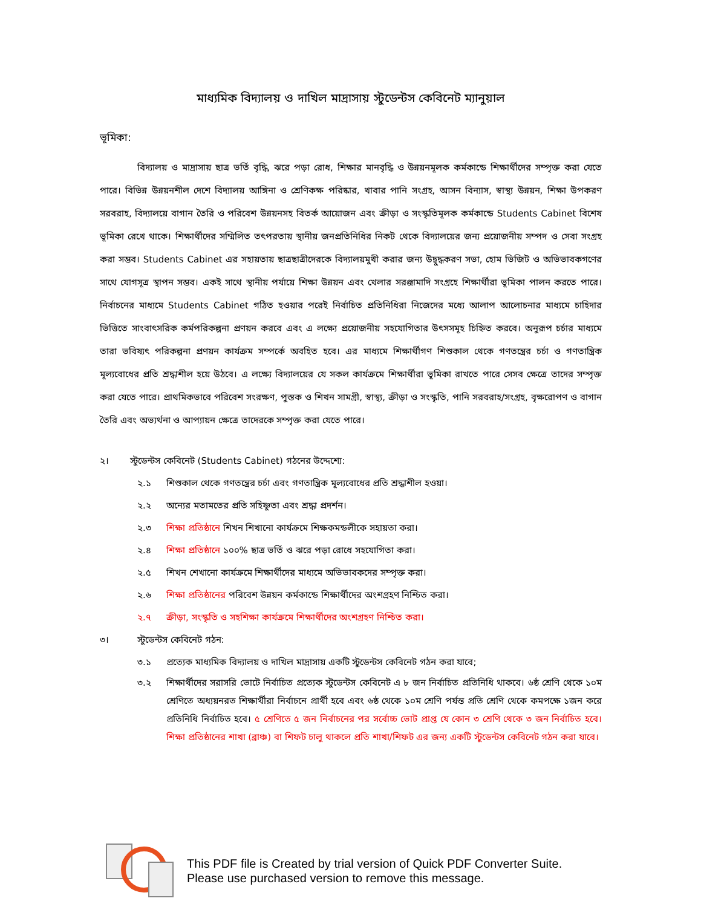মাধ্যমিক বিদ্যালয় ও দাখিল মাদ্রাসায় স্টুডেন্টস কেবিনেট ম্যানুয়াল
ভূমিকা:
বিদ্যালয় ও মাদ্রাসায় ছাত্র ভর্তি বৃদ্ধি, ঝরে পড়া রোধ, শিক্ষার মানবৃদ্ধি ও উন্নয়নমূলক কর্মকান্ডে শিক্ষার্থীদের সম্পৃক্ত করা যেতে পারে। বিভিন্ন উন্নয়নশীল দেশে বিদ্যালয় আঙ্গিনা ও শ্রেণিকক্ষ পরিষ্কার, খাবার পানি সংগ্রহ, আসন বিন্যাস, স্বাস্থ্য উন্নয়ন, শিক্ষা উপকরণ সরবরাহ, বিদ্যালয়ে বাগান তৈরি ও পরিবেশ উন্নয়নসহ বিতর্ক আয়োজন এবং ক্রীড়া ও সংস্কৃতিমূলক কর্মকান্ডে Students Cabinet বিশেষ ভূমিকা রেখে থাকে। শিক্ষার্থীদের সম্মিলিত তৎপরতায় স্থানীয় জনপ্রতিনিধির নিকট থেকে বিদ্যালয়ের জন্য প্রয়োজনীয় সম্পদ ও সেবা সংগ্রহ করা সম্ভব। Students Cabinet এর সহায়তায় ছাত্রছাত্রীদেরকে বিদ্যালয়মুখী করার জন্য উদ্বুদ্ধকরণ সভা, হোম ভিজিট ও অভিভাবকগণের সাথে যোগসূত্র স্থাপন সম্ভব। একই সাথে স্থানীয় পর্যায়ে শিক্ষা উন্নয়ন এবং খেলার সরঞ্জামাদি সংগ্রহে শিক্ষার্থীরা ভূমিকা পালন করতে পারে। নির্বাচনের মাধ্যমে Students Cabinet গঠিত হওয়ার পরেই নির্বাচিত প্রতিনিধিরা নিজেদের মধ্যে আলাপ আলোচনার মাধ্যমে চাহিদার ভিত্তিতে সাংবাৎসরিক কর্মপরিকল্পনা প্রণয়ন করবে এবং এ লক্ষ্যে প্রয়োজনীয় সহযোগিতার উৎসসমূহ চিহ্নিত করবে। অনুরূপ চর্চার মাধ্যমে তারা ভবিষ্যৎ পরিকল্পনা প্রণয়ন কার্যক্রম সম্পর্কে অবহিত হবে। এর মাধ্যমে শিক্ষার্থীগণ শিশুকাল থেকে গণতন্ত্রের চর্চা ও গণতান্ত্রিক মূল্যবোধের প্রতি শ্রদ্ধাশীল হয়ে উঠবে। এ লক্ষ্যে বিদ্যালয়ের যে সকল কার্যক্রমে শিক্ষার্থীরা ভূমিকা রাখতে পারে সেসব ক্ষেত্রে তাদের সম্পৃক্ত করা যেতে পারে। প্রাথমিকভাবে পরিবেশ সংরক্ষণ, পুস্তক ও শিখন সামগ্রী, স্বাস্থ্য, ক্রীড়া ও সংস্কৃতি, পানি সরবরাহ/সংগ্রহ, বৃক্ষরোপণ ও বাগান তৈরি এবং অভ্যর্থনা ও আপ্যায়ন ক্ষেত্রে তাদেরকে সম্পৃক্ত করা যেতে পারে।
২। স্টুডেন্টস কেবিনেট (Students Cabinet) গঠনের উদ্দেশ্যে:
২.১ শিশুকাল থেকে গণতন্ত্রের চর্চা এবং গণতান্ত্রিক মূল্যবোধের প্রতি শ্রদ্ধাশীল হওয়া।
২.২ অন্যের মতামতের প্রতি সহিষ্ণুতা এবং শ্রদ্ধা প্রদর্শন।
২.৩ শিক্ষা প্রতিষ্ঠানে শিখন শিখানো কার্যক্রমে শিক্ষকমন্ডলীকে সহায়তা করা।
২.৪ শিক্ষা প্রতিষ্ঠানে ১০০% ছাত্র ভর্তি ও ঝরে পড়া রোধে সহযোগিতা করা।
২.৫ শিখন শেখানো কার্যক্রমে শিক্ষার্থীদের মাধ্যমে অভিভাবকদের সম্পৃক্ত করা।
২.৬ শিক্ষা প্রতিষ্ঠানের পরিবেশ উন্নয়ন কর্মকান্ডে শিক্ষার্থীদের অংশগ্রহণ নিশ্চিত করা।
২.৭ ক্রীড়া, সংস্কৃতি ও সহশিক্ষা কার্যক্রমে শিক্ষার্থীদের অংশগ্রহণ নিশ্চিত করা।
৩। স্টুডেন্টস কেবিনেট গঠন:
৩.১ প্রত্যেক মাধ্যমিক বিদ্যালয় ও দাখিল মাদ্রাসায় একটি স্টুডেন্টস কেবিনেট গঠন করা যাবে;
৩.২ শিক্ষার্থীদের সরাসরি ভোটে নির্বাচিত প্রত্যেক স্টুডেন্টস কেবিনেট এ ৮ জন নির্বাচিত প্রতিনিধি থাকবে। ৬ষ্ঠ শ্রেণি থেকে ১০ম শ্রেণিতে অধ্যয়নরত শিক্ষার্থীরা নির্বাচনে প্রার্থী হবে এবং ৬ষ্ঠ থেকে ১০ম শ্রেণি পর্যন্ত প্রতি শ্রেণি থেকে কমপক্ষে ১জন করে প্রতিনিধি নির্বাচিত হবে। ৫ শ্রেণিতে ৫ জন নির্বাচনের পর সর্বোচ্চ ভোট প্রাপ্ত যে কোন ৩ শ্রেণি থেকে ৩ জন নির্বাচিত হবে। শিক্ষা প্রতিষ্ঠানের শাখা (ব্রাঞ্চ) বা শিফট চালু থাকলে প্রতি শাখা/শিফট এর জন্য একটি স্টুডেন্টস কেবিনেট গঠন করা যাবে।
This PDF file is Created by trial version of Quick PDF Converter Suite.
Please use purchased version to remove this message.